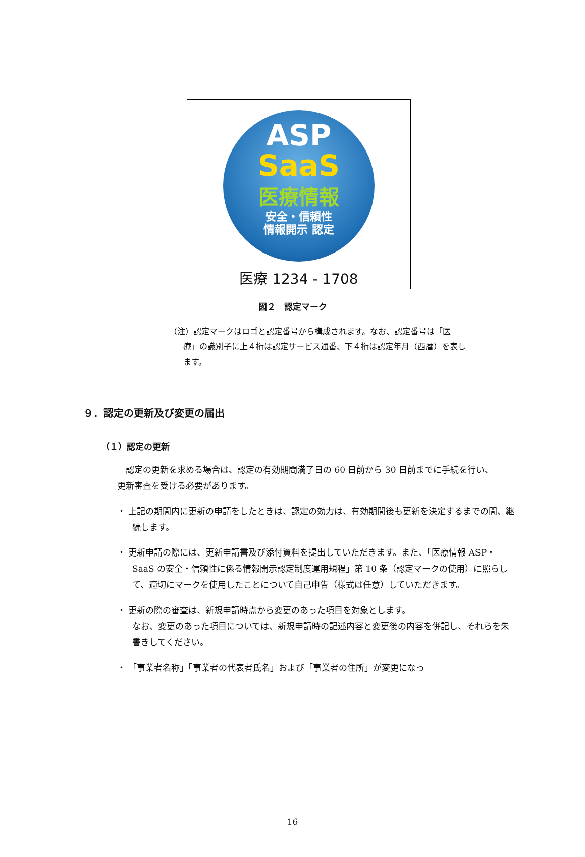ASP
SaaS
医療情報
安全・信頼性
情報開示 認定
医療 1234 - 1708
図２　認定マーク
（注）認定マークはロゴと認定番号から構成されます。なお、認定番号は「医療」の識別子に上４桁は認定サービス通番、下４桁は認定年月（西暦）を表します。
９．認定の更新及び変更の届出
（１）認定の更新
　認定の更新を求める場合は、認定の有効期間満了日の 60 日前から 30 日前までに手続を行い、更新審査を受ける必要があります。
・ 上記の期間内に更新の申請をしたときは、認定の効力は、有効期間後も更新を決定するまでの間、継続します。
・ 更新申請の際には、更新申請書及び添付資料を提出していただきます。また、「医療情報 ASP・SaaS の安全・信頼性に係る情報開示認定制度運用規程」第 10 条（認定マークの使用）に照らして、適切にマークを使用したことについて自己申告（様式は任意）していただきます。
・ 更新の際の審査は、新規申請時点から変更のあった項目を対象とします。
なお、変更のあった項目については、新規申請時の記述内容と変更後の内容を併記し、それらを朱書きしてください。
・ 「事業者名称」「事業者の代表者氏名」および「事業者の住所」が変更になっ
16